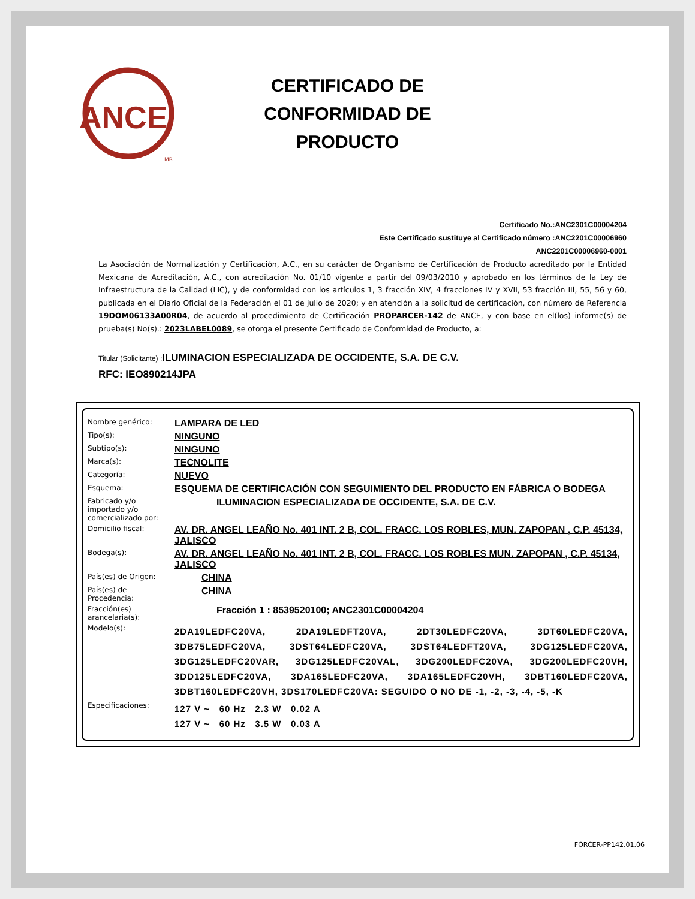ANCE
MR
CERTIFICADO DE
CONFORMIDAD DE
PRODUCTO
Certificado No.:ANC2301C00004204
Este Certificado sustituye al Certificado número :ANC2201C00006960
ANC2201C00006960-0001
La Asociación de Normalización y Certificación, A.C., en su carácter de Organismo de Certificación de Producto acreditado por la Entidad Mexicana de Acreditación, A.C., con acreditación No. 01/10 vigente a partir del 09/03/2010 y aprobado en los términos de la Ley de Infraestructura de la Calidad (LIC), y de conformidad con los artículos 1, 3 fracción XIV, 4 fracciones IV y XVII, 53 fracción III, 55, 56 y 60, publicada en el Diario Oficial de la Federación el 01 de julio de 2020; y en atención a la solicitud de certificación, con número de Referencia 19DOM06133A00R04, de acuerdo al procedimiento de Certificación PROPARCER-142 de ANCE, y con base en el(los) informe(s) de prueba(s) No(s).: 2023LABEL0089, se otorga el presente Certificado de Conformidad de Producto, a:
Titular (Solicitante) : ILUMINACION ESPECIALIZADA DE OCCIDENTE, S.A. DE C.V.
RFC: IEO890214JPA
| Nombre genérico: | LAMPARA DE LED |
| Tipo(s): | NINGUNO |
| Subtipo(s): | NINGUNO |
| Marca(s): | TECNOLITE |
| Categoría: | NUEVO |
| Esquema: | ESQUEMA DE CERTIFICACIÓN CON SEGUIMIENTO DEL PRODUCTO EN FÁBRICA O BODEGA |
| Fabricado y/o importado y/o comercializado por: | ILUMINACION ESPECIALIZADA DE OCCIDENTE, S.A. DE C.V. |
| Domicilio fiscal: | AV. DR. ANGEL LEAÑO No. 401 INT. 2 B, COL. FRACC. LOS ROBLES, MUN. ZAPOPAN , C.P. 45134, JALISCO |
| Bodega(s): | AV. DR. ANGEL LEAÑO No. 401 INT. 2 B, COL. FRACC. LOS ROBLES MUN. ZAPOPAN , C.P. 45134, JALISCO |
| País(es) de Origen: | CHINA |
| País(es) de Procedencia: | CHINA |
| Fracción(es) arancelaria(s): | Fracción 1 : 8539520100; ANC2301C00004204 |
| Modelo(s): | 2DA19LEDFC20VA, 2DA19LEDFT20VA, 2DT30LEDFC20VA, 3DT60LEDFC20VA, 3DB75LEDFC20VA, 3DST64LEDFC20VA, 3DST64LEDFT20VA, 3DG125LEDFC20VA, 3DG125LEDFC20VAR, 3DG125LEDFC20VAL, 3DG200LEDFC20VA, 3DG200LEDFC20VH, 3DD125LEDFC20VA, 3DA165LEDFC20VA, 3DA165LEDFC20VH, 3DBT160LEDFC20VA, 3DBT160LEDFC20VH, 3DS170LEDFC20VA: SEGUIDO O NO DE -1, -2, -3, -4, -5, -K |
| Especificaciones: | 127 V ~ 60 Hz 2.3 W 0.02 A 127 V ~ 60 Hz 3.5 W 0.03 A |
FORCER-PP142.01.06